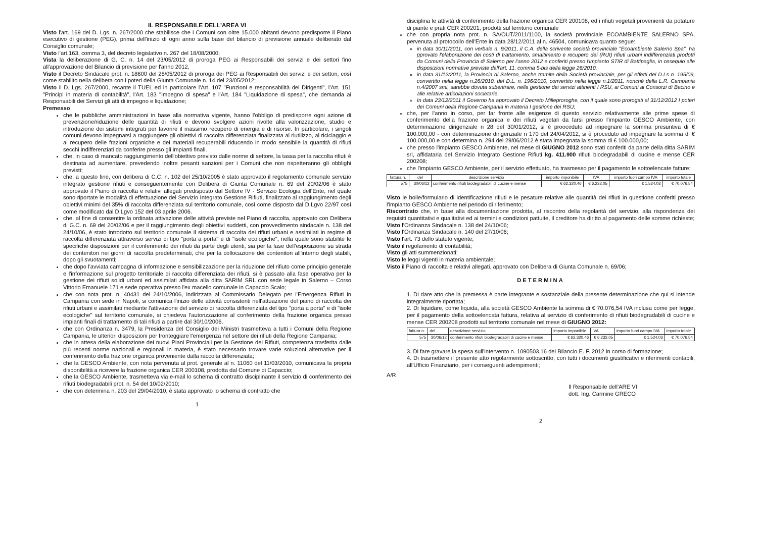IL RESPONSABILE DELL'AREA VI
Visto l'art. 169 del D. Lgs. n. 267/2000 che stabilisce che i Comuni con oltre 15.000 abitanti devono predisporre il Piano esecutivo di gestione (PEG), prima dell'inizio di ogni anno sulla base del bilancio di previsione annuale deliberato dal Consiglio comunale;
Visto l'art.163, comma 3, del decreto legislativo n. 267 del 18/08/2000;
Vista la deliberazione di G. C. n. 14 del 23/05/2012 di proroga PEG ai Responsabili dei servizi e dei settori fino all'approvazione del Bilancio di previsione per l'anno 2012,
Visto il Decreto Sindacale prot. n. 18600 del 28/05/2012 di proroga dei PEG ai Responsabili dei servizi e dei settori, così come stabilito nella delibera con i poteri della Giunta Comunale n. 14 del 23/05/2012;
Visto il D. Lgs. 267/2000, recante il TUEL ed in particolare l'Art. 107 "Funzioni e responsabilità dei Dirigenti", l'Art. 151 "Principi in materia di contabilità", l'Art. 183 "Impegno di spesa" e l'Art. 184 "Liquidazione di spesa", che demanda ai Responsabili dei Servizi gli atti di impegno e liquidazione;
Premesso
che le pubbliche amministrazioni in base alla normativa vigente, hanno l'obbligo di predisporre ogni azione di prevenzione/riduzione delle quantità di rifiuti e devono svolgere azioni rivolte alla valorizzazione, studio e introduzione dei sistemi integrati per favorire il massimo recupero di energia e di risorse. In particolare, i singoli comuni devono impegnarsi a raggiungere gli obiettivi di raccolta differenziata finalizzata al riutilizzo, al riciclaggio e al recupero delle frazioni organiche e dei materiali recuperabili riducendo in modo sensibile la quantità di rifiuti secchi indifferenziati da conferire presso gli impianti finali.
che, in caso di mancato raggiungimento dell'obiettivo previsto dalle norme di settore, la tassa per la raccolta rifiuti è destinata ad aumentare, prevedendo inoltre pesanti sanzioni per i Comuni che non rispetteranno gli obblighi previsti;
che, a questo fine, con delibera di C.C. n. 102 del 25/10/2005 è stato approvato il regolamento comunale servizio integrato gestione rifiuti e conseguentemente con Delibera di Giunta Comunale n. 69 del 20/02/06 è stato approvato il Piano di raccolta e relativi allegati predisposto dal Settore IV - Servizio Ecologia dell'Ente, nel quale sono riportate le modalità di effettuazione del Servizio Integrato Gestione Rifiuti, finalizzato al raggiungimento degli obiettivi minimi del 35% di raccolta differenziata sul territorio comunale, così come disposto dal D.Lgvo 22/97 così come modificato dal D.Lgvo 152 del 03 aprile 2006.
che, al fine di consentire la ordinata attivazione delle attività previste nel Piano di raccolta, approvato con Delibera di G.C. n. 69 del 20/02/06 e per il raggiungimento degli obiettivi suddetti, con provvedimento sindacale n. 138 del 24/10/06, è stato introdotto sul territorio comunale il sistema di raccolta dei rifiuti urbani e assimilati in regime di raccolta differenziata attraverso servizi di tipo "porta a porta" e di "isole ecologiche", nella quale sono stabilite le specifiche disposizioni per il conferimento dei rifiuti da parte degli utenti, sia per la fase dell'esposizione su strada dei contenitori nei giorni di raccolta predeterminati, che per la collocazione dei contenitori all'interno degli stabili, dopo gli svuotamenti;
che dopo l'avviata campagna di informazione e sensibilizzazione per la riduzione del rifiuto come principio generale e l'informazione sul progetto territoriale di raccolta differenziata dei rifiuti, si è passato alla fase operativa per la gestione dei rifiuti solidi urbani ed assimilati affidata alla ditta SARIM SRL con sede legale in Salerno – Corso Vittorio Emanuele 171 e sede operativa presso l'ex macello comunale in Capaccio Scalo;
che con nota prot. n. 40431 del 24/10/2006, indirizzata al Commissario Delegato per l'Emergenza Rifiuti in Campania con sede in Napoli, si comunica l'inizio delle attività consistenti nell'attuazione del piano di raccolta dei rifiuti urbani e assimilati mediante l'attivazione del servizio di raccolta differenziata del tipo "porta a porta" e di "isole ecologiche" sul territorio comunale, si chiedeva l'autorizzazione al conferimento della frazione organica presso impianti finali di trattamento di tali rifiuti a partire dal 30/10/2006.
che con Ordinanza n. 3479, la Presidenza del Consiglio dei Ministri trasmetteva a tutti i Comuni della Regione Campania, le ulteriori disposizioni per fronteggiare l'emergenza nel settore dei rifiuti della Regione Campania;
che in attesa della elaborazione dei nuovi Piani Provinciali per la Gestione dei Rifiuti, competenza trasferita dalle più recenti norme nazionali e regionali in materia, è stato necessario trovare varie soluzioni alternative per il conferimento della frazione organica proveniente dalla raccolta differenziata;
che la GESCO Ambiente, con nota pervenuta al prot. generale al n. 11060 del 11/03/2010, comunicava la propria disponibilità a ricevere la frazione organica CER 200108, prodotta dal Comune di Capaccio;
che la GESCO Ambiente, trasmetteva via e-mail lo schema di contratto disciplinante il servizio di conferimento dei rifiuti biodegradabili prot. n. 54 del 10/02/2010;
che con determina n. 203 del 29/04/2010, è stata approvato lo schema di contratto che
1
disciplina le attività di conferimento della frazione organica CER 200108, ed i rifiuti vegetali provenienti da potature di piante e prati CER 200201, prodotti sul territorio comunale
che con propria nota prot. n. SA/OUT/2011/1100, la società provinciale ECOAMBIENTE SALERNO SPA, pervenuta al protocollo dell'Ente in data 28/12/2011 al n. 46504, comunicava quanto segue:
in data 30/11/2011, con verbale n. 9/2011, il C.A. della scrivente società provinciale "Ecoambiente Salerno Spa", ha pprovato l'elaborazione dei costi di trattamento, smaltimento e recupero dei (RUI) rifiuti urbani indifferenziati prodotti da Comuni della Provincia di Salerno per l'anno 2012 e conferiti presso l'impianto STIR di Battipaglia, in ossequio alle disposizioni normative previste dall'art. 11, comma 5-bis della legge 26/2010.
in data 31/12/2011, la Provincia di Salerno, anche tramite della Società provinciale, per gli effetti del D.Ls n. 195/09, convertito nella legge n.26/2010, del D.L. n. 196/2010, convertito nella legge n.1/2011, nonchè della L.R. Campania n.4/2007 smi, sarebbe dovuta subentrare, nella gestione dei servizi attinenti I RSU, ai Comuni ai Consorzi di Bacino e alle relative articolazioni societarie.
In data 23/12/2011 il Governo ha approvato il Decreto Milleproroghe, con il quale sono prorogati al 31/12/2012 I poteri dei Comuni della Regione Campania in materia I gestione dei RSU;
che, per l'anno in corso, per far fronte alle esigenze di questo servizio relativamente alle prime spese di conferimento della frazione organica e dei rifiuti vegetali da farsi presso l'impianto GESCO Ambiente, con determinazione dirigenziale n 28 del 30/01/2012, si è prooceduto ad impegnare la somma presuntiva di € 100.000,00 - con determinazione dirigenziale n 170 del 24/04/2012, si è proceduto ad impegnare la somma di € 100.000,00 e con determina n. 294 del 29/06/2012 è stata impegnata la somma di € 100.000,00;
che presso l'impianto GESCO Ambiente, nel mese di GIUGNO 2012 sono stati conferiti da parte della ditta SARIM srl, affidataria del Servizio Integrato Gestione Rifiuti kg. 411.900 rifiuti biodegradabili di cucine e mense CER 200208;
che l'impianto GESCO Ambiente, per il servizio effettuato, ha trasmesso per il pagamento le sottoelencate fatture:
| fattura n. | del | descrizione servizio | importo imponibile | IVA | importo fuori campo IVA | importo totale |
| --- | --- | --- | --- | --- | --- | --- |
| 575 | 30/06/12 | conferimento rifiuti biodegradabili di cucine e mense | € 62.320,46 | € 6.232,05 | € 1.524,03 | € 70.076,54 |
Visto le bolle/formulario di identificazione rifiuti e le pesature relative alle quantità dei rifiuti in questione conferiti presso l'impianto GESCO Ambiente nel periodo di riferimento;
Riscontrato che, in base alla documentazione prodotta, al riscontro della regolarità del servizio, alla rispondenza dei requisiti quantitativi e qualitativi ed ai termini e condizioni pattuite, il creditore ha diritto al pagamento delle somme richieste;
Visto l'Ordinanza Sindacale n. 138 del 24/10/06;
Visto l'Ordinanza Sindacale n. 140 del 27/10/06;
Visto l'art. 73 dello statuto vigente;
Visto il regolamento di contabilità;
Visto gli atti summenzionati;
Visto le leggi vigenti in materia ambientale;
Visto il Piano di raccolta e relativi allegati, approvato con Delibera di Giunta Comunale n. 69/06;
DETERMINA
1. Di dare atto che la premessa è parte integrante e sostanziale della presente determinazione che qui si intende integralmente riportata;
2. Di liquidare, come liquida, alla società GESCO Ambiente la somma di € 70.076,54 IVA inclusa come per legge, per il pagamento della sottoelencata fattura, relativa al servizio di conferimento di rifiuti biodegradabili di cucine e mense CER 200208 prodotti sul territorio comunale nel mese di GIUGNO 2012:
| fattura n. | del | descrizione servizio | importo imponibile | IVA | importo fuori campo IVA | importo totale |
| --- | --- | --- | --- | --- | --- | --- |
| 575 | 30/06/12 | conferimento rifiuti biodegradabili di cucine e mense | € 62.320,46 | € 6.232,05 | € 1.524,03 | € 70.076,54 |
3. Di fare gravare la spesa sull'intervento n. 1090503.16 del Bilancio E. F. 2012 in corso di formazione;
4. Di trasmettere il presente atto regolarmente sottoscritto, con tutti i documenti giustificativi e riferimenti contabili, all'Ufficio Finanziario, per i conseguenti adempimenti;
A/R
Il Responsabile dell'ARE VI
dott. Ing. Carmine GRECO
2